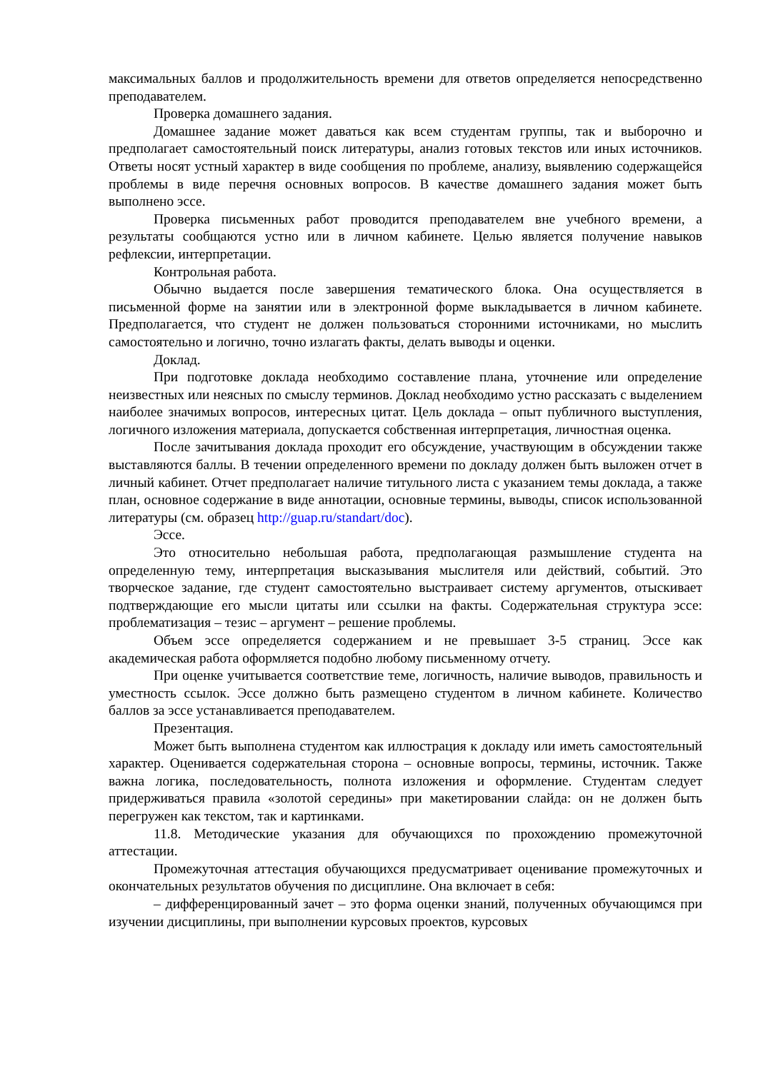максимальных баллов и продолжительность времени для ответов определяется непосредственно преподавателем.
Проверка домашнего задания.
Домашнее задание может даваться как всем студентам группы, так и выборочно и предполагает самостоятельный поиск литературы, анализ готовых текстов или иных источников. Ответы носят устный характер в виде сообщения по проблеме, анализу, выявлению содержащейся проблемы в виде перечня основных вопросов. В качестве домашнего задания может быть выполнено эссе.
Проверка письменных работ проводится преподавателем вне учебного времени, а результаты сообщаются устно или в личном кабинете. Целью является получение навыков рефлексии, интерпретации.
Контрольная работа.
Обычно выдается после завершения тематического блока. Она осуществляется в письменной форме на занятии или в электронной форме выкладывается в личном кабинете. Предполагается, что студент не должен пользоваться сторонними источниками, но мыслить самостоятельно и логично, точно излагать факты, делать выводы и оценки.
Доклад.
При подготовке доклада необходимо составление плана, уточнение или определение неизвестных или неясных по смыслу терминов. Доклад необходимо устно рассказать с выделением наиболее значимых вопросов, интересных цитат. Цель доклада – опыт публичного выступления, логичного изложения материала, допускается собственная интерпретация, личностная оценка.
После зачитывания доклада проходит его обсуждение, участвующим в обсуждении также выставляются баллы. В течении определенного времени по докладу должен быть выложен отчет в личный кабинет. Отчет предполагает наличие титульного листа с указанием темы доклада, а также план, основное содержание в виде аннотации, основные термины, выводы, список использованной литературы (см. образец http://guap.ru/standart/doc).
Эссе.
Это относительно небольшая работа, предполагающая размышление студента на определенную тему, интерпретация высказывания мыслителя или действий, событий. Это творческое задание, где студент самостоятельно выстраивает систему аргументов, отыскивает подтверждающие его мысли цитаты или ссылки на факты. Содержательная структура эссе: проблематизация – тезис – аргумент – решение проблемы.
Объем эссе определяется содержанием и не превышает 3-5 страниц. Эссе как академическая работа оформляется подобно любому письменному отчету.
При оценке учитывается соответствие теме, логичность, наличие выводов, правильность и уместность ссылок. Эссе должно быть размещено студентом в личном кабинете. Количество баллов за эссе устанавливается преподавателем.
Презентация.
Может быть выполнена студентом как иллюстрация к докладу или иметь самостоятельный характер. Оценивается содержательная сторона – основные вопросы, термины, источник. Также важна логика, последовательность, полнота изложения и оформление. Студентам следует придерживаться правила «золотой середины» при макетировании слайда: он не должен быть перегружен как текстом, так и картинками.
11.8. Методические указания для обучающихся по прохождению промежуточной аттестации.
Промежуточная аттестация обучающихся предусматривает оценивание промежуточных и окончательных результатов обучения по дисциплине. Она включает в себя:
– дифференцированный зачет – это форма оценки знаний, полученных обучающимся при изучении дисциплины, при выполнении курсовых проектов, курсовых